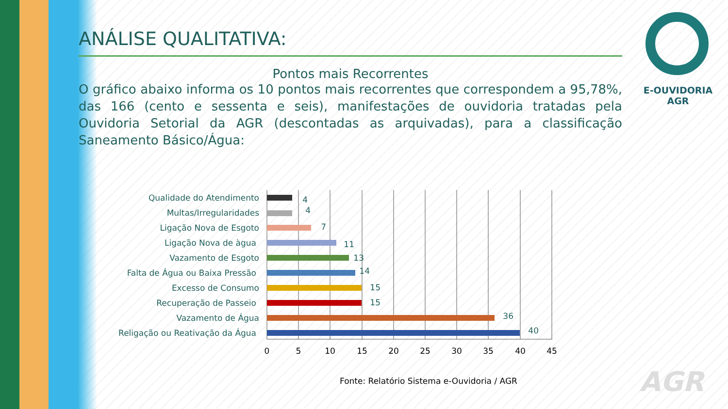E-OUVIDORIA
AGR
ANÁLISE QUALITATIVA:
Pontos mais Recorrentes
O gráfico abaixo informa os 10 pontos mais recorrentes que correspondem a 95,78%, das 166 (cento e sessenta e seis), manifestações de ouvidoria tratadas pela Ouvidoria Setorial da AGR (descontadas as arquivadas), para a classificação Saneamento Básico/Água:
Qualidade do Atendimento
4
Multas/Irregularidades
4
Ligação Nova de Esgoto
7
Ligação Nova de àgua
11
Vazamento de Esgoto
13
Falta de Água ou Baixa Pressão
14
Excesso de Consumo
15
Recuperação de Passeio
15
Vazamento de Água
36
Religação ou Reativação da Água
40
0
5
10
15
20
25
30
35
40
45
Fonte: Relatório Sistema e-Ouvidoria / AGR
AGR